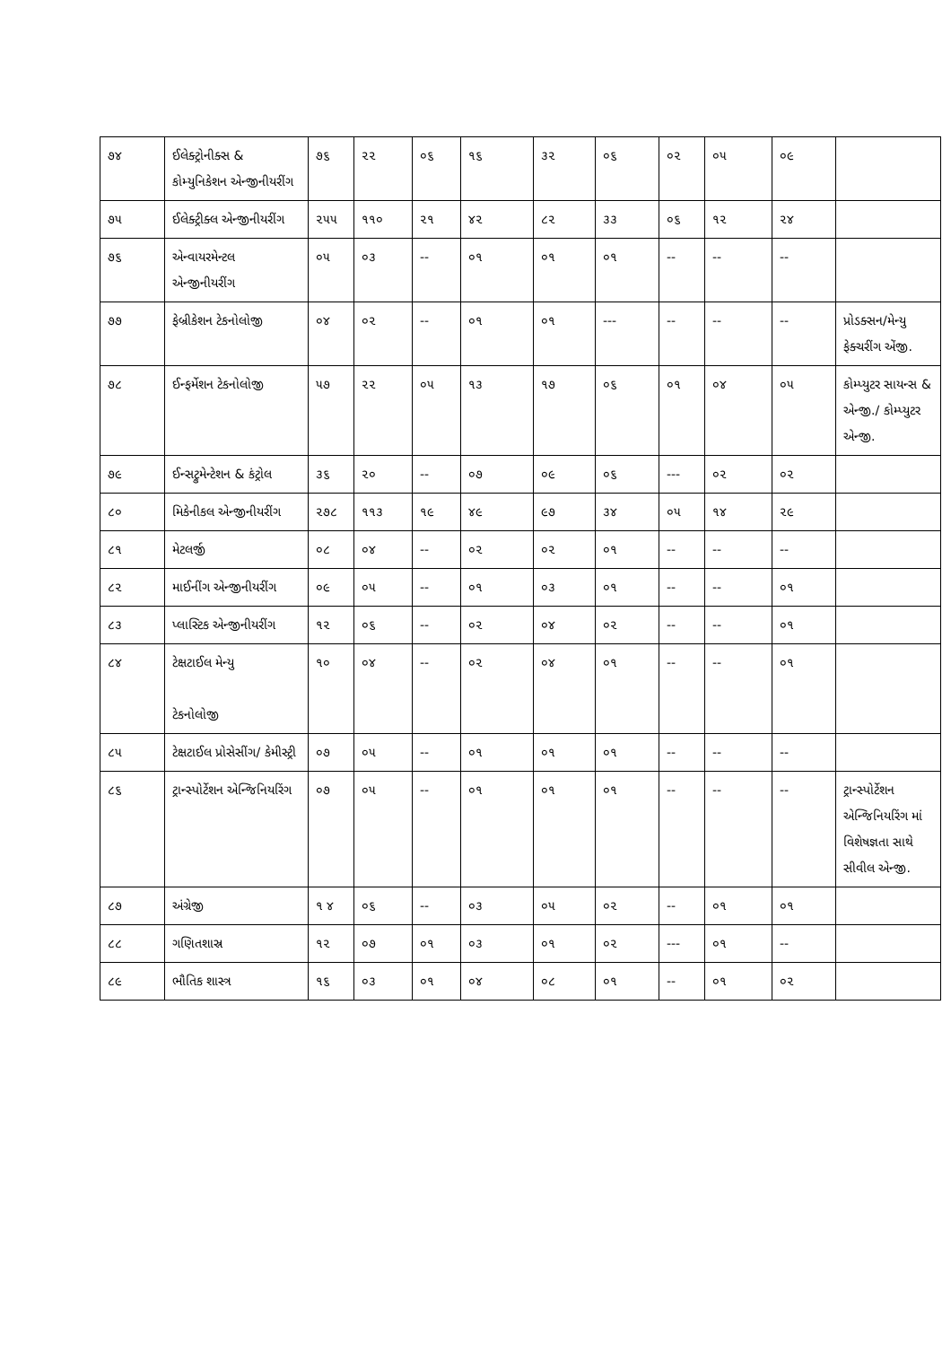| ૭૪ | ઈલેક્ટ્રોનીક્સ & કોમ્યુનિકેશન એન્જીનીયરીંગ | ૭૬ | ૨૨ | ૦૬ | ૧૬ | ૩૨ | ૦૬ | ૦૨ | ૦૫ | ૦૯ | |
| ૭૫ | ઈલેક્ટ્રીક્લ એન્જીનીયરીંગ | ૨૫૫ | ૧૧૦ | ૨૧ | ૪૨ | ૮૨ | ૩૩ | ૦૬ | ૧૨ | ૨૪ | |
| ૭૬ | એન્વાયરમેન્ટલ એન્જીનીયરીંગ | ૦૫ | ૦૩ | -- | ૦૧ | ૦૧ | ૦૧ | -- | -- | -- | |
| ૭૭ | ફેબ્રીકેશન ટેકનોલોજી | ૦૪ | ૦૨ | -- | ૦૧ | ૦૧ | --- | -- | -- | -- | પ્રોડક્સન/મેન્યુ ફેક્ચરીંગ એંજી. |
| ૭૮ | ઈન્ફર્મેશન ટેકનોલોજી | ૫૭ | ૨૨ | ૦૫ | ૧૩ | ૧૭ | ૦૬ | ૦૧ | ૦૪ | ૦૫ | કોમ્પ્યુટર સાયન્સ & એન્જી./ કોમ્પ્યુટર એન્જી. |
| ૭૯ | ઈન્સટ્રુમેન્ટેશન & કંટ્રોલ | ૩૬ | ૨૦ | -- | ૦૭ | ૦૯ | ૦૬ | --- | ૦૨ | ૦૨ | |
| ૮૦ | મિકેનીકલ એન્જીનીયરીંગ | ૨૭૮ | ૧૧૩ | ૧૯ | ૪૯ | ૯૭ | ૩૪ | ૦૫ | ૧૪ | ૨૯ | |
| ૮૧ | મેટલર્જી | ૦૮ | ૦૪ | -- | ૦૨ | ૦૨ | ૦૧ | -- | -- | -- | |
| ૮૨ | માઈનીંગ એન્જીનીયરીંગ | ૦૯ | ૦૫ | -- | ૦૧ | ૦૩ | ૦૧ | -- | -- | ૦૧ | |
| ૮૩ | પ્લાસ્ટિક એન્જીનીયરીંગ | ૧૨ | ૦૬ | -- | ૦૨ | ૦૪ | ૦૨ | -- | -- | ૦૧ | |
| ૮૪ | ટેક્ષટાઈલ મેન્યુ ટેકનોલોજી | ૧૦ | ૦૪ | -- | ૦૨ | ૦૪ | ૦૧ | -- | -- | ૦૧ | |
| ૮૫ | ટેક્ષટાઈલ પ્રોસેસીંગ/ કેમીસ્ટ્રી | ૦૭ | ૦૫ | -- | ૦૧ | ૦૧ | ૦૧ | -- | -- | -- | |
| ૮૬ | ટ્રાન્સ્પોર્ટેશન એન્જિનિયરિંગ | ૦૭ | ૦૫ | -- | ૦૧ | ૦૧ | ૦૧ | -- | -- | -- | ટ્રાન્સ્પોર્ટેશન એન્જિનિયરિંગ માં વિશેષજ્ઞતા સાથે સીવીલ એન્જી. |
| ૮૭ | અંગ્રેજી | ૧ ૪ | ૦૬ | -- | ૦૩ | ૦૫ | ૦૨ | -- | ૦૧ | ૦૧ | |
| ૮૮ | ગણિતશાસ્ર | ૧૨ | ૦૭ | ૦૧ | ૦૩ | ૦૧ | ૦૨ | --- | ૦૧ | -- | |
| ૮૯ | ભૌતિક શાસ્ત્ર | ૧૬ | ૦૩ | ૦૧ | ૦૪ | ૦૮ | ૦૧ | -- | ૦૧ | ૦૨ | |